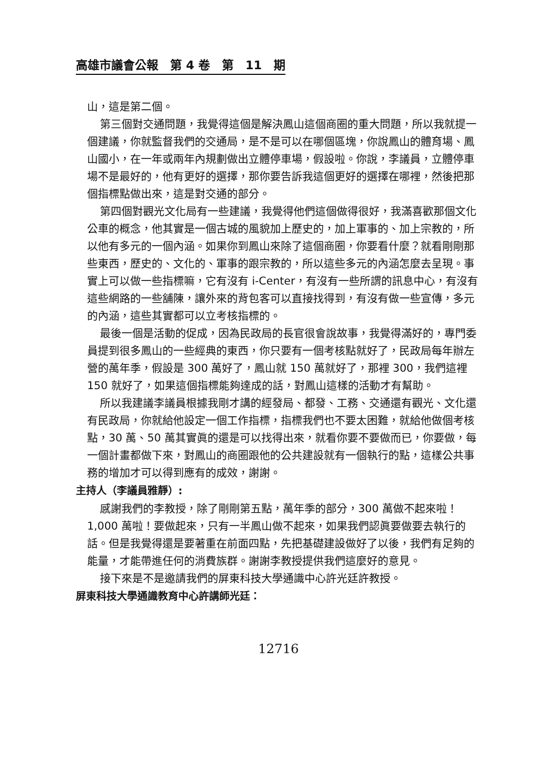高雄市議會公報　第 4 卷　第　11　期
山，這是第二個。
第三個對交通問題，我覺得這個是解決鳳山這個商圈的重大問題，所以我就提一個建議，你就監督我們的交通局，是不是可以在哪個區塊，你說鳳山的體育場、鳳山國小，在一年或兩年內規劃做出立體停車場，假設啦。你說，李議員，立體停車場不是最好的，他有更好的選擇，那你要告訴我這個更好的選擇在哪裡，然後把那個指標點做出來，這是對交通的部分。
第四個對觀光文化局有一些建議，我覺得他們這個做得很好，我滿喜歡那個文化公車的概念，他其實是一個古城的風貌加上歷史的，加上軍事的、加上宗教的，所以他有多元的一個內涵。如果你到鳳山來除了這個商圈，你要看什麼？就看剛剛那些東西，歷史的、文化的、軍事的跟宗教的，所以這些多元的內涵怎麼去呈現。事實上可以做一些指標嘛，它有沒有 i-Center，有沒有一些所謂的訊息中心，有沒有這些網路的一些舖陳，讓外來的背包客可以直接找得到，有沒有做一些宣傳，多元的內涵，這些其實都可以立考核指標的。
最後一個是活動的促成，因為民政局的長官很會說故事，我覺得滿好的，專門委員提到很多鳳山的一些經典的東西，你只要有一個考核點就好了，民政局每年辦左營的萬年季，假設是 300 萬好了，鳳山就 150 萬就好了，那裡 300，我們這裡 150 就好了，如果這個指標能夠達成的話，對鳳山這樣的活動才有幫助。
所以我建議李議員根據我剛才講的經發局、都發、工務、交通還有觀光、文化還有民政局，你就給他設定一個工作指標，指標我們也不要太困難，就給他做個考核點，30 萬、50 萬其實眞的還是可以找得出來，就看你要不要做而已，你要做，每一個計畫都做下來，對鳳山的商圈跟他的公共建設就有一個執行的點，這樣公共事務的增加才可以得到應有的成效，謝謝。
主持人（李議員雅靜）:
感謝我們的李教授，除了剛剛第五點，萬年季的部分，300 萬做不起來啦！1,000 萬啦！要做起來，只有一半鳳山做不起來，如果我們認眞要做要去執行的話。但是我覺得還是要著重在前面四點，先把基礎建設做好了以後，我們有足夠的能量，才能帶進任何的消費族群。謝謝李教授提供我們這麼好的意見。
接下來是不是邀請我們的屏東科技大學通識中心許光廷許教授。
屏東科技大學通識教育中心許講師光廷：
12716